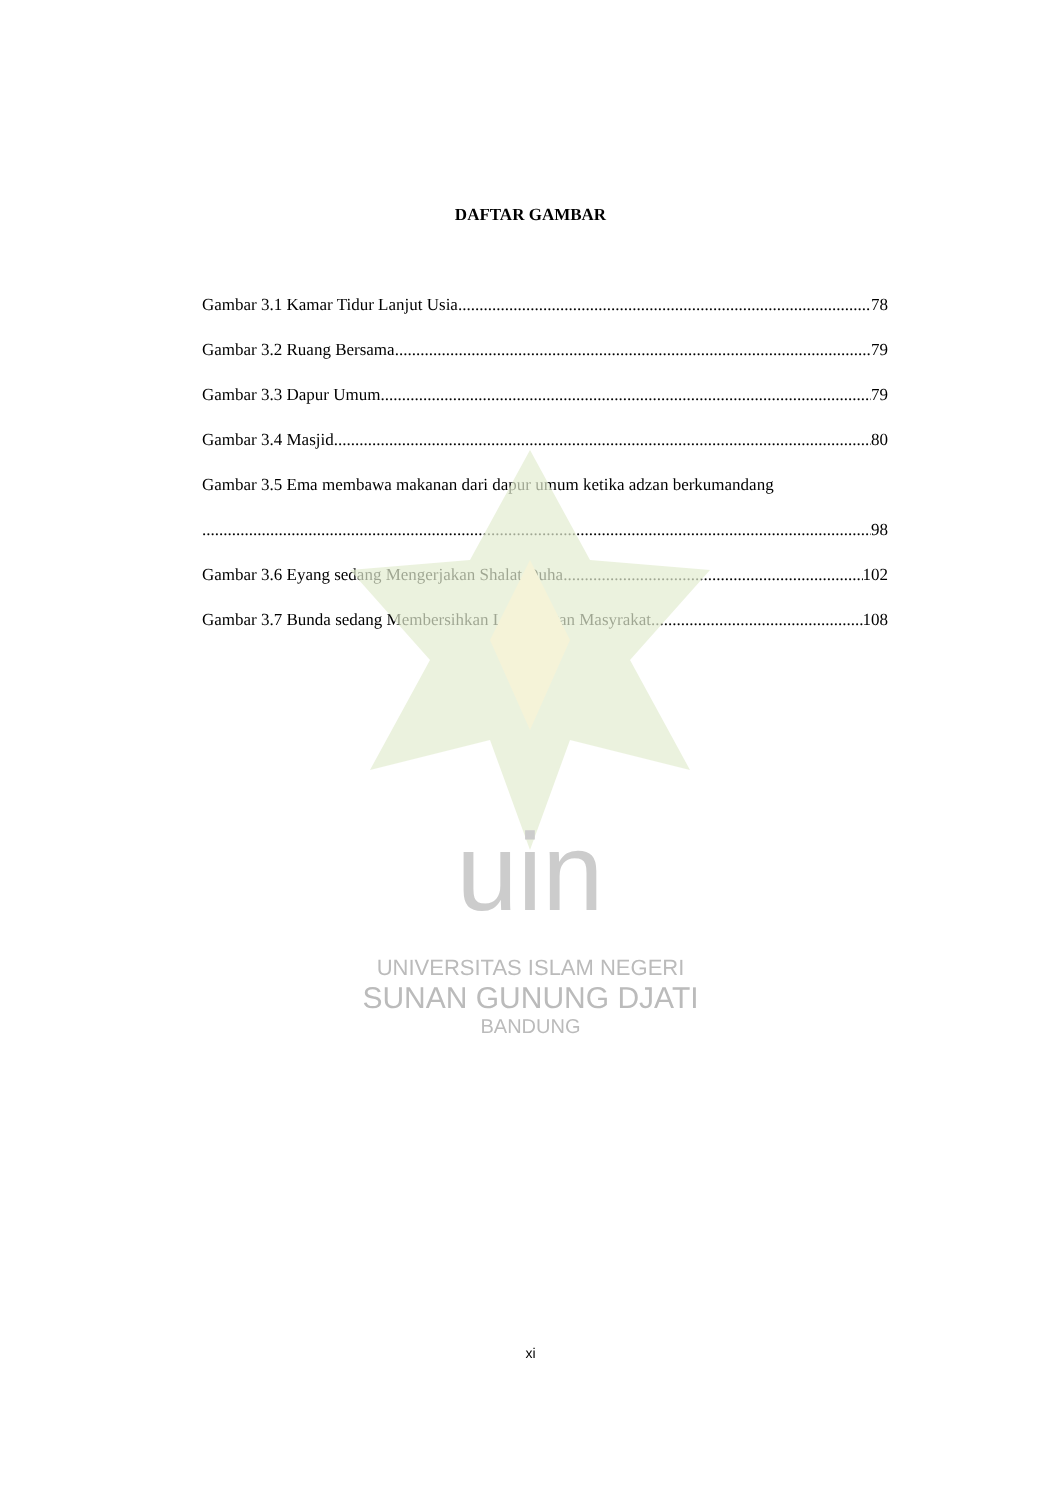uin
DAFTAR GAMBAR
Gambar 3.1 Kamar Tidur Lanjut Usia 78
Gambar 3.2 Ruang Bersama 79
Gambar 3.3 Dapur Umum 79
Gambar 3.4 Masjid 80
Gambar 3.5 Ema membawa makanan dari dapur umum ketika adzan berkumandang
98
Gambar 3.6 Eyang sedang Mengerjakan Shalat Duha 102
Gambar 3.7 Bunda sedang Membersihkan Lingkungan Masyrakat 108
UNIVERSITAS ISLAM NEGERI
SUNAN GUNUNG DJATI
BANDUNG
xi